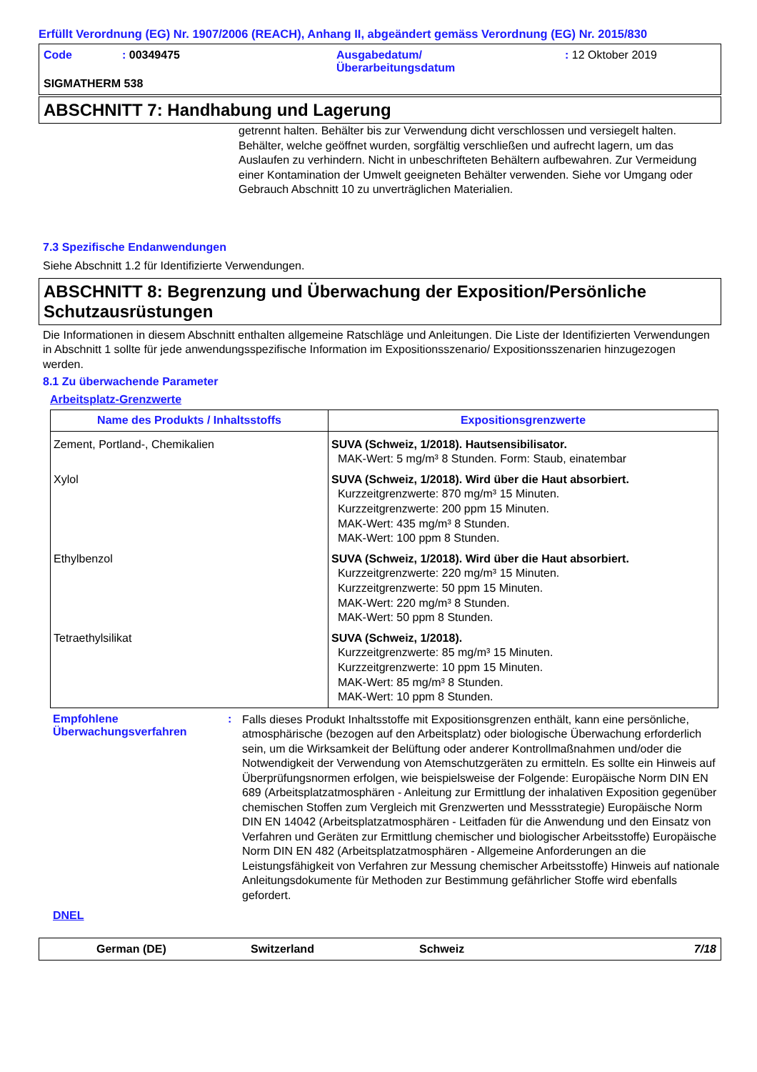Erfüllt Verordnung (EG) Nr. 1907/2006 (REACH), Anhang II, abgeändert gemäss Verordnung (EG) Nr. 2015/830
Code
: 00349475
Ausgabedatum/
Überarbeitungsdatum
: 12 Oktober 2019
SIGMATHERM 538
ABSCHNITT 7: Handhabung und Lagerung
getrennt halten. Behälter bis zur Verwendung dicht verschlossen und versiegelt halten. Behälter, welche geöffnet wurden, sorgfältig verschließen und aufrecht lagern, um das Auslaufen zu verhindern. Nicht in unbeschrifteten Behältern aufbewahren. Zur Vermeidung einer Kontamination der Umwelt geeigneten Behälter verwenden. Siehe vor Umgang oder Gebrauch Abschnitt 10 zu unverträglichen Materialien.
7.3 Spezifische Endanwendungen
Siehe Abschnitt 1.2 für Identifizierte Verwendungen.
ABSCHNITT 8: Begrenzung und Überwachung der Exposition/Persönliche Schutzausrüstungen
Die Informationen in diesem Abschnitt enthalten allgemeine Ratschläge und Anleitungen. Die Liste der Identifizierten Verwendungen in Abschnitt 1 sollte für jede anwendungsspezifische Information im Expositionsszenario/ Expositionsszenarien hinzugezogen werden.
8.1 Zu überwachende Parameter
Arbeitsplatz-Grenzwerte
| Name des Produkts / Inhaltsstoffs | Expositionsgrenzwerte |
| --- | --- |
| Zement, Portland-, Chemikalien | SUVA (Schweiz, 1/2018). Hautsensibilisator. MAK-Wert: 5 mg/m³ 8 Stunden. Form: Staub, einatembar |
| Xylol | SUVA (Schweiz, 1/2018). Wird über die Haut absorbiert. Kurzzeitgrenzwerte: 870 mg/m³ 15 Minuten. Kurzzeitgrenzwerte: 200 ppm 15 Minuten. MAK-Wert: 435 mg/m³ 8 Stunden. MAK-Wert: 100 ppm 8 Stunden. |
| Ethylbenzol | SUVA (Schweiz, 1/2018). Wird über die Haut absorbiert. Kurzzeitgrenzwerte: 220 mg/m³ 15 Minuten. Kurzzeitgrenzwerte: 50 ppm 15 Minuten. MAK-Wert: 220 mg/m³ 8 Stunden. MAK-Wert: 50 ppm 8 Stunden. |
| Tetraethylsilikat | SUVA (Schweiz, 1/2018). Kurzzeitgrenzwerte: 85 mg/m³ 15 Minuten. Kurzzeitgrenzwerte: 10 ppm 15 Minuten. MAK-Wert: 85 mg/m³ 8 Stunden. MAK-Wert: 10 ppm 8 Stunden. |
Empfohlene
Überwachungsverfahren
:
Falls dieses Produkt Inhaltsstoffe mit Expositionsgrenzen enthält, kann eine persönliche, atmosphärische (bezogen auf den Arbeitsplatz) oder biologische Überwachung erforderlich sein, um die Wirksamkeit der Belüftung oder anderer Kontrollmaßnahmen und/oder die Notwendigkeit der Verwendung von Atemschutzgeräten zu ermitteln. Es sollte ein Hinweis auf Überprüfungsnormen erfolgen, wie beispielsweise der Folgende: Europäische Norm DIN EN 689 (Arbeitsplatzatmosphären - Anleitung zur Ermittlung der inhalativen Exposition gegenüber chemischen Stoffen zum Vergleich mit Grenzwerten und Messstrategie) Europäische Norm DIN EN 14042 (Arbeitsplatzatmosphären - Leitfaden für die Anwendung und den Einsatz von Verfahren und Geräten zur Ermittlung chemischer und biologischer Arbeitsstoffe) Europäische Norm DIN EN 482 (Arbeitsplatzatmosphären - Allgemeine Anforderungen an die Leistungsfähigkeit von Verfahren zur Messung chemischer Arbeitsstoffe) Hinweis auf nationale Anleitungsdokumente für Methoden zur Bestimmung gefährlicher Stoffe wird ebenfalls gefordert.
DNEL
German (DE) Switzerland Schweiz 7/18